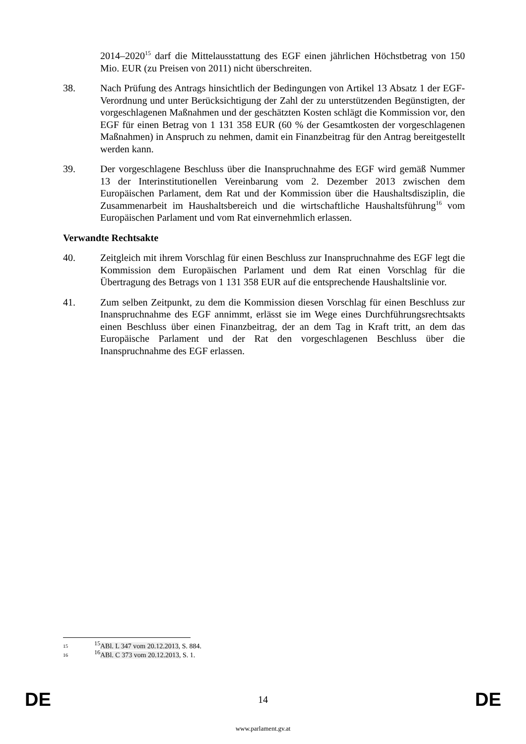2014–2020<sup>15</sup> darf die Mittelausstattung des EGF einen jährlichen Höchstbetrag von 150 Mio. EUR (zu Preisen von 2011) nicht überschreiten.
38. Nach Prüfung des Antrags hinsichtlich der Bedingungen von Artikel 13 Absatz 1 der EGF-Verordnung und unter Berücksichtigung der Zahl der zu unterstützenden Begünstigten, der vorgeschlagenen Maßnahmen und der geschätzten Kosten schlägt die Kommission vor, den EGF für einen Betrag von 1 131 358 EUR (60 % der Gesamtkosten der vorgeschlagenen Maßnahmen) in Anspruch zu nehmen, damit ein Finanzbeitrag für den Antrag bereitgestellt werden kann.
39. Der vorgeschlagene Beschluss über die Inanspruchnahme des EGF wird gemäß Nummer 13 der Interinstitutionellen Vereinbarung vom 2. Dezember 2013 zwischen dem Europäischen Parlament, dem Rat und der Kommission über die Haushaltsdisziplin, die Zusammenarbeit im Haushaltsbereich und die wirtschaftliche Haushaltsführung<sup>16</sup> vom Europäischen Parlament und vom Rat einvernehmlich erlassen.
Verwandte Rechtsakte
40. Zeitgleich mit ihrem Vorschlag für einen Beschluss zur Inanspruchnahme des EGF legt die Kommission dem Europäischen Parlament und dem Rat einen Vorschlag für die Übertragung des Betrags von 1 131 358 EUR auf die entsprechende Haushaltslinie vor.
41. Zum selben Zeitpunkt, zu dem die Kommission diesen Vorschlag für einen Beschluss zur Inanspruchnahme des EGF annimmt, erlässt sie im Wege eines Durchführungsrechtsakts einen Beschluss über einen Finanzbeitrag, der an dem Tag in Kraft tritt, an dem das Europäische Parlament und der Rat den vorgeschlagenen Beschluss über die Inanspruchnahme des EGF erlassen.
15
<sup>15</sup> ABl. L 347 vom 20.12.2013, S. 884.
16
<sup>16</sup> ABl. C 373 vom 20.12.2013, S. 1.
DE
14
DE
www.parlament.gv.at